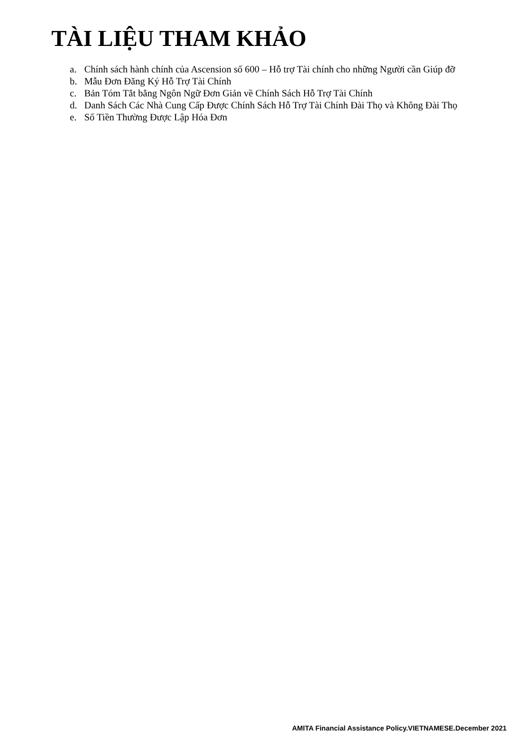TÀI LIỆU THAM KHẢO
a. Chính sách hành chính của Ascension số 600 – Hỗ trợ Tài chính cho những Người cần Giúp đỡ
b. Mẫu Đơn Đăng Ký Hỗ Trợ Tài Chính
c. Bản Tóm Tắt bằng Ngôn Ngữ Đơn Giản về Chính Sách Hỗ Trợ Tài Chính
d. Danh Sách Các Nhà Cung Cấp Được Chính Sách Hỗ Trợ Tài Chính Đài Thọ và Không Đài Thọ
e. Số Tiền Thường Được Lập Hóa Đơn
AMITA Financial Assistance Policy.VIETNAMESE.December 2021